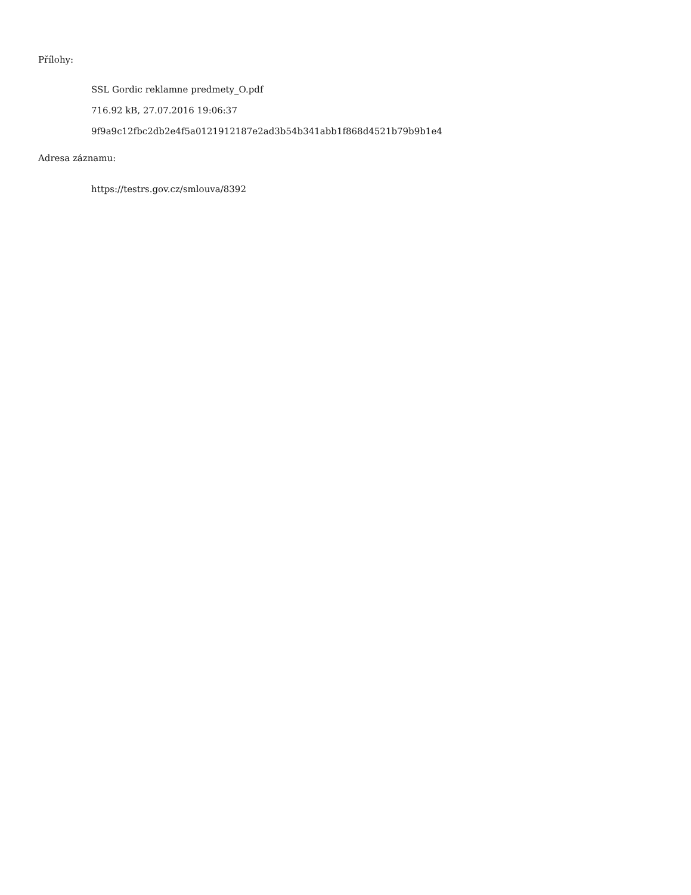Přílohy:
SSL Gordic reklamne predmety_O.pdf
716.92 kB, 27.07.2016 19:06:37
9f9a9c12fbc2db2e4f5a0121912187e2ad3b54b341abb1f868d4521b79b9b1e4
Adresa záznamu:
https://testrs.gov.cz/smlouva/8392